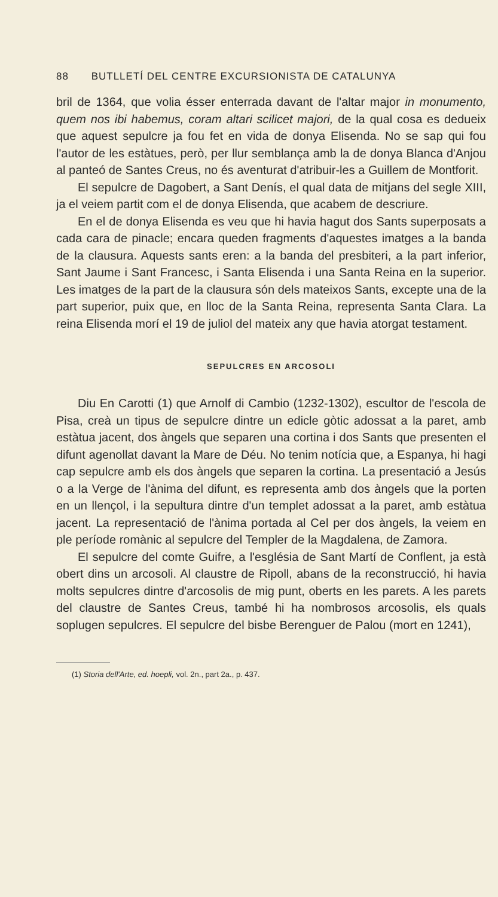88 BUTLLETÍ DEL CENTRE EXCURSIONISTA DE CATALUNYA
bril de 1364, que volia ésser enterrada davant de l'altar major in monumento, quem nos ibi habemus, coram altari scilicet majori, de la qual cosa es dedueix que aquest sepulcre ja fou fet en vida de donya Elisenda. No se sap qui fou l'autor de les estàtues, però, per llur semblança amb la de donya Blanca d'Anjou al panteó de Santes Creus, no és aventurat d'atribuir-les a Guillem de Montforit.
El sepulcre de Dagobert, a Sant Denís, el qual data de mitjans del segle XIII, ja el veiem partit com el de donya Elisenda, que acabem de descriure.
En el de donya Elisenda es veu que hi havia hagut dos Sants superposats a cada cara de pinacle; encara queden fragments d'aquestes imatges a la banda de la clausura. Aquests sants eren: a la banda del presbiteri, a la part inferior, Sant Jaume i Sant Francesc, i Santa Elisenda i una Santa Reina en la superior. Les imatges de la part de la clausura són dels mateixos Sants, excepte una de la part superior, puix que, en lloc de la Santa Reina, representa Santa Clara. La reina Elisenda morí el 19 de juliol del mateix any que havia atorgat testament.
SEPULCRES EN ARCOSOLI
Diu En Carotti (1) que Arnolf di Cambio (1232-1302), escultor de l'escola de Pisa, creà un tipus de sepulcre dintre un edicle gòtic adossat a la paret, amb estàtua jacent, dos àngels que separen una cortina i dos Sants que presenten el difunt agenollat davant la Mare de Déu. No tenim notícia que, a Espanya, hi hagi cap sepulcre amb els dos àngels que separen la cortina. La presentació a Jesús o a la Verge de l'ànima del difunt, es representa amb dos àngels que la porten en un llençol, i la sepultura dintre d'un templet adossat a la paret, amb estàtua jacent. La representació de l'ànima portada al Cel per dos àngels, la veiem en ple període romànic al sepulcre del Templer de la Magdalena, de Zamora.
El sepulcre del comte Guifre, a l'església de Sant Martí de Conflent, ja està obert dins un arcosoli. Al claustre de Ripoll, abans de la reconstrucció, hi havia molts sepulcres dintre d'arcosolis de mig punt, oberts en les parets. A les parets del claustre de Santes Creus, també hi ha nombrosos arcosolis, els quals soplugen sepulcres. El sepulcre del bisbe Berenguer de Palou (mort en 1241),
(1) Storia dell'Arte, ed. hoepli, vol. 2n., part 2a., p. 437.